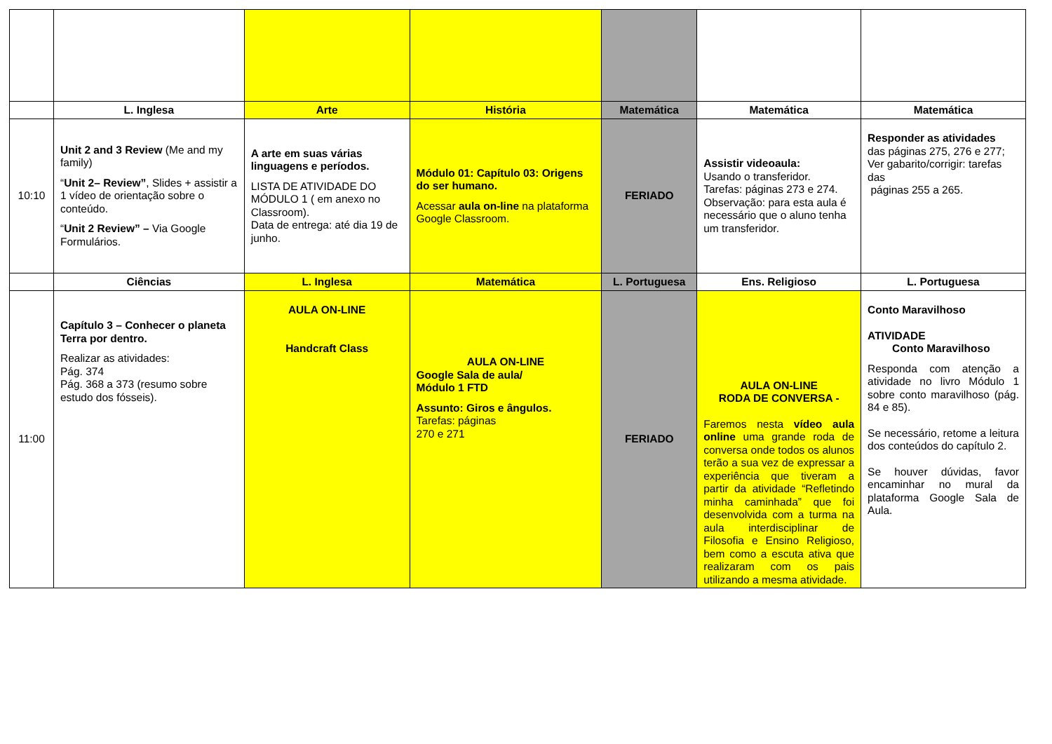| | L. Inglesa | Arte | História | Matemática | Matemática | Matemática |
| 10:10 | Unit 2 and 3 Review (Me and my family) “ Unit 2– Review” , Slides + assistir a 1 vídeo de orientação sobre o conteúdo. “ Unit 2 Review” – Via Google Formulários. | A arte em suas várias linguagens e períodos. LISTA DE ATIVIDADE DO MÓDULO 1 ( em anexo no Classroom). Data de entrega: até dia 19 de junho. | Módulo 01: Capítulo 03: Origens do ser humano. Acessar aula on-line na plataforma Google Classroom. | FERIADO | Assistir videoaula: Usando o transferidor. Tarefas: páginas 273 e 274. Observação: para esta aula é necessário que o aluno tenha um transferidor. | Responder as atividades das páginas 275, 276 e 277; Ver gabarito/corrigir: tarefas das páginas 255 a 265. |
| | Ciências | L. Inglesa | Matemática | L. Portuguesa | Ens. Religioso | L. Portuguesa |
| 11:00 | Capítulo 3 – Conhecer o planeta Terra por dentro. Realizar as atividades: Pág. 374 Pág. 368 a 373 (resumo sobre estudo dos fósseis). | AULA ON-LINE Handcraft Class | AULA ON-LINE Google Sala de aula/ Módulo 1 FTD Assunto: Giros e ângulos. Tarefas: páginas 270 e 271 | FERIADO | AULA ON-LINE RODA DE CONVERSA - Faremos nesta vídeo aula online uma grande roda de conversa onde todos os alunos terão a sua vez de expressar a experiência que tiveram a partir da atividade “Refletindo minha caminhada” que foi desenvolvida com a turma na aula interdisciplinar de Filosofia e Ensino Religioso, bem como a escuta ativa que realizaram com os pais utilizando a mesma atividade. | Conto Maravilhoso ATIVIDADE Conto Maravilhoso Responda com atenção a atividade no livro Módulo 1 sobre conto maravilhoso (pág. 84 e 85). Se necessário, retome a leitura dos conteúdos do capítulo 2. Se houver dúvidas, favor encaminhar no mural da plataforma Google Sala de Aula. |